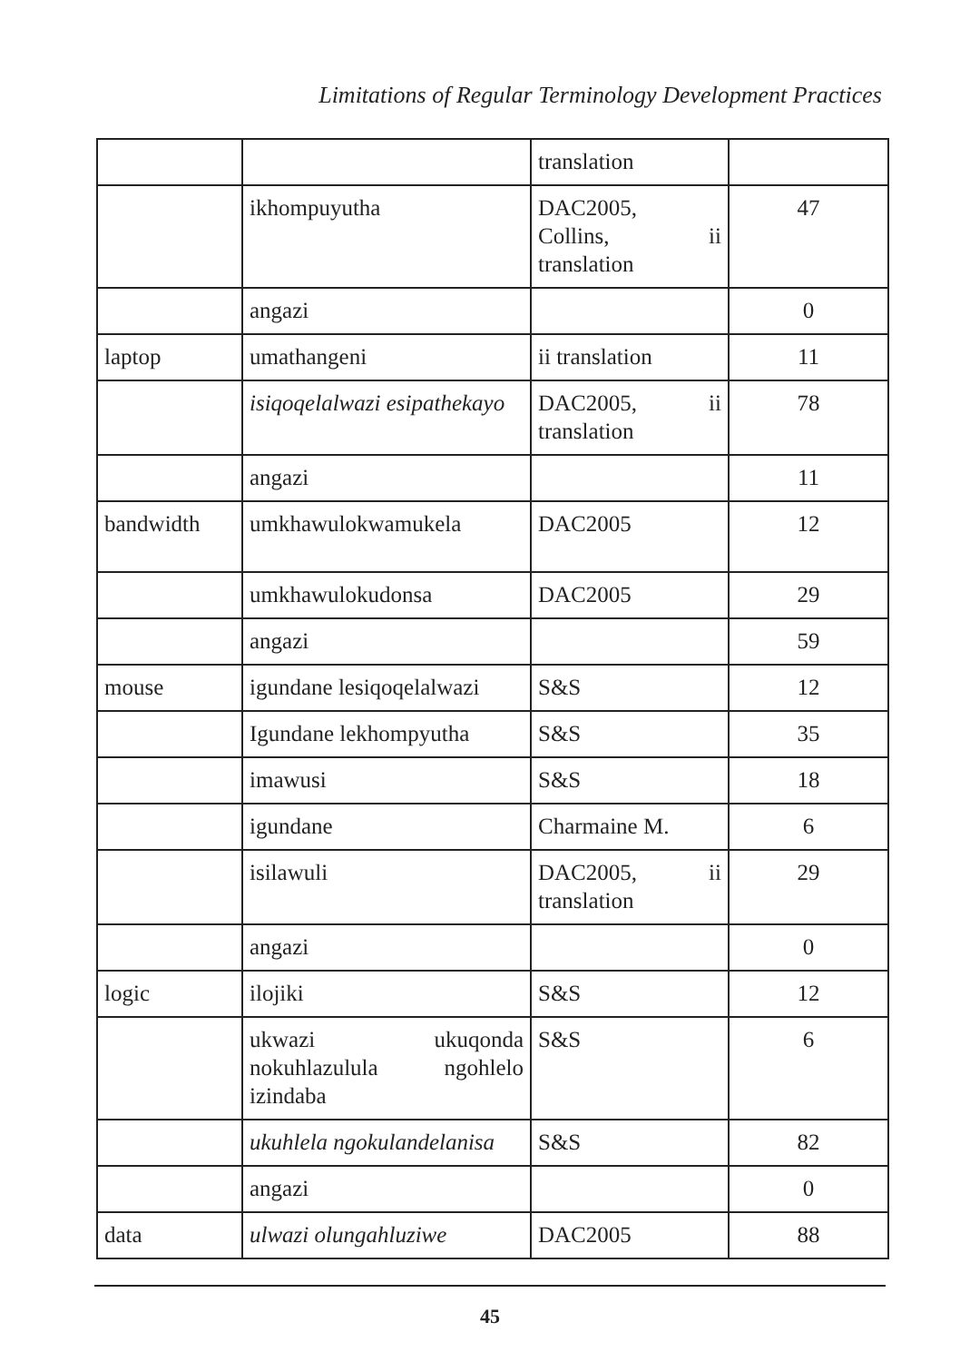Limitations of Regular Terminology Development Practices
| | | translation | |
| | ikhompuyutha | DAC2005, Collins, ii translation | 47 |
| | angazi | | 0 |
| laptop | umathangeni | ii translation | 11 |
| | isiqoqelalwazi esipathekayo | DAC2005, ii translation | 78 |
| | angazi | | 11 |
| bandwidth | umkhawulokwamukela | DAC2005 | 12 |
| | umkhawulokudonsa | DAC2005 | 29 |
| | angazi | | 59 |
| mouse | igundane lesiqoqelalwazi | S&S | 12 |
| | Igundane lekhompyutha | S&S | 35 |
| | imawusi | S&S | 18 |
| | igundane | Charmaine M. | 6 |
| | isilawuli | DAC2005, ii translation | 29 |
| | angazi | | 0 |
| logic | ilojiki | S&S | 12 |
| | ukwazi ukuqonda nokuhlazulula ngohlelo izindaba | S&S | 6 |
| | ukuhlela ngokulandelanisa | S&S | 82 |
| | angazi | | 0 |
| data | ulwazi olungahluziwe | DAC2005 | 88 |
45